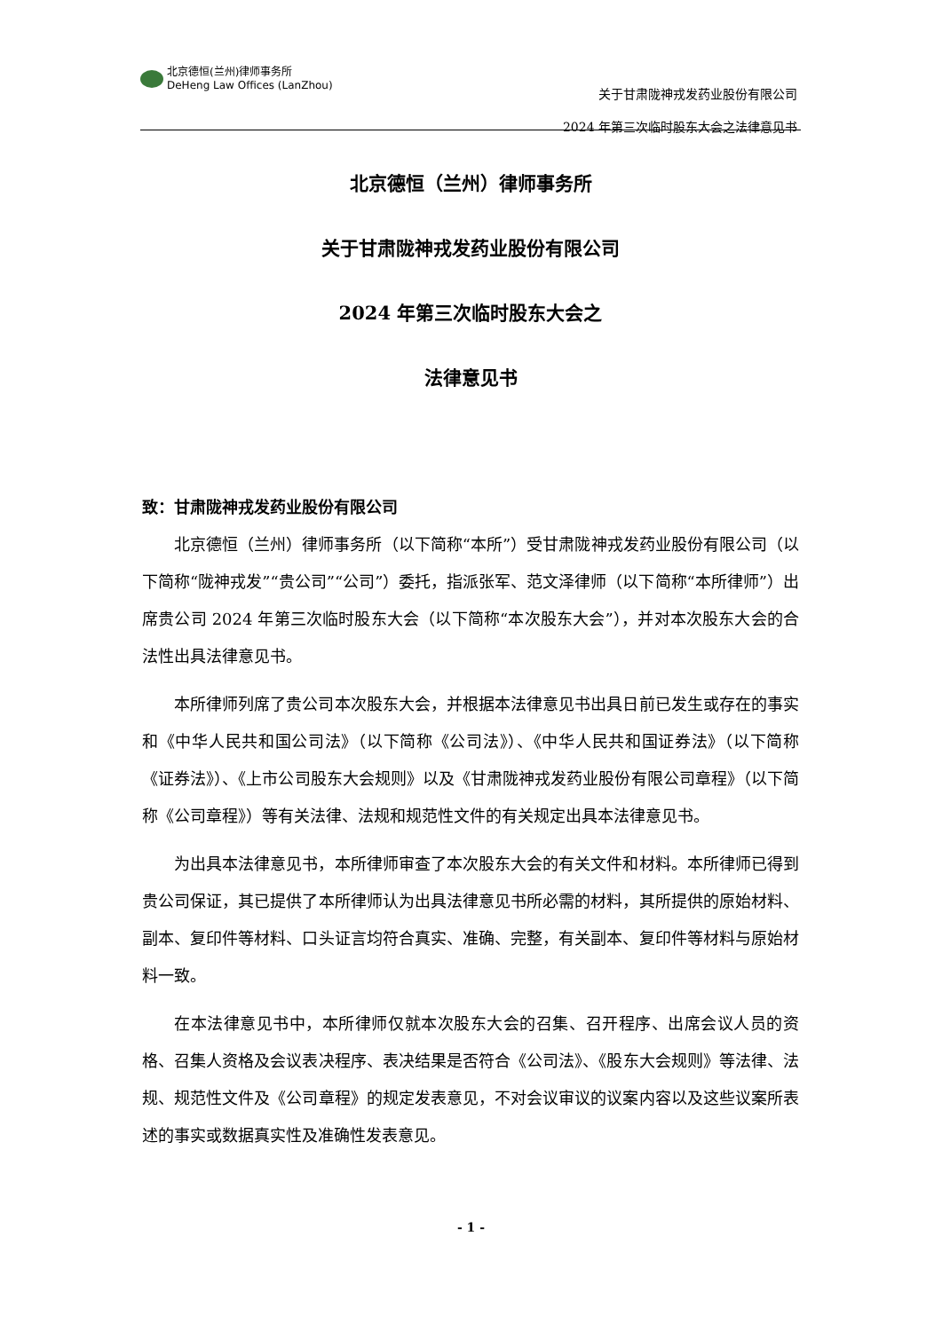北京德恒(兰州)律师事务所
DeHeng Law Offices (LanZhou)
关于甘肃陇神戎发药业股份有限公司
2024 年第三次临时股东大会之法律意见书
北京德恒（兰州）律师事务所
关于甘肃陇神戎发药业股份有限公司
2024 年第三次临时股东大会之
法律意见书
致：甘肃陇神戎发药业股份有限公司
北京德恒（兰州）律师事务所（以下简称“本所”）受甘肃陇神戎发药业股份有限公司（以下简称“陇神戎发”“贵公司”“公司”）委托，指派张军、范文泽律师（以下简称“本所律师”）出席贵公司 2024 年第三次临时股东大会（以下简称“本次股东大会”），并对本次股东大会的合法性出具法律意见书。
本所律师列席了贵公司本次股东大会，并根据本法律意见书出具日前已发生或存在的事实和《中华人民共和国公司法》（以下简称《公司法》）、《中华人民共和国证券法》（以下简称《证券法》）、《上市公司股东大会规则》以及《甘肃陇神戎发药业股份有限公司章程》（以下简称《公司章程》）等有关法律、法规和规范性文件的有关规定出具本法律意见书。
为出具本法律意见书，本所律师审查了本次股东大会的有关文件和材料。本所律师已得到贵公司保证，其已提供了本所律师认为出具法律意见书所必需的材料，其所提供的原始材料、副本、复印件等材料、口头证言均符合真实、准确、完整，有关副本、复印件等材料与原始材料一致。
在本法律意见书中，本所律师仅就本次股东大会的召集、召开程序、出席会议人员的资格、召集人资格及会议表决程序、表决结果是否符合《公司法》、《股东大会规则》等法律、法规、规范性文件及《公司章程》的规定发表意见，不对会议审议的议案内容以及这些议案所表述的事实或数据真实性及准确性发表意见。
- 1 -